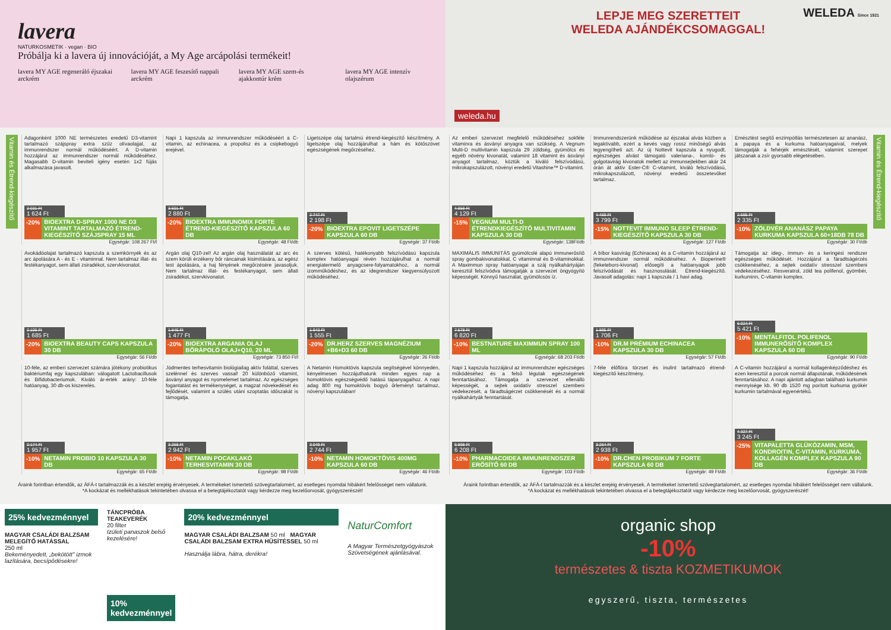lavera
NATURKOSMETIK · vegan · BIO
Próbálja ki a lavera új innovációját, a My Age arcápolási termékeit!
lavera MY AGE regeneráló éjszakai arckrém
lavera MY AGE feszesítő nappali arckrém
lavera MY AGE szem-és ajakkontúr krém
lavera MY AGE intenzív olajszérum
LEPJE MEG SZERETTEIT
WELEDA AJÁNDÉKCSOMAGGAL!
WELEDA Since 1921
weleda.hu
Vitamin és Étrend-kiegészítő
Adagonként 1000 NE természetes eredetű D3-vitamint tartalmazó szájspray extra szűz olívaolajjal, az immunrendszer normál működéséért. A D-vitamin hozzájárul az immunrendszer normál működéséhez. Magasabb D-vitamin beviteli igény esetén 1x2 fújás alkalmazása javasolt.
2 031 Ft
1 624 Ft
-20% BIOEXTRA D-SPRAY 1000 NE D3 VITAMINT TARTALMAZÓ ÉTREND-KIEGÉSZÍTŐ SZÁJSPRAY 15 ML
Egységár: 108 267 Ft/l
Napi 1 kapszula az immunrendszer működéséért a C-vitamin, az echinacea, a propolisz és a csipkebogyó erejével.
3 601 Ft
2 880 Ft
-20% BIOEXTRA IMMUNOMIX FORTE ÉTREND-KIEGÉSZÍTŐ KAPSZULA 60 DB
Egységár: 48 Ft/db
Ligetszépe olaj tartalmú étrend-kiegészítő készítmény. A ligetszépe olaj hozzájárulhat a hám és kötőszövet egészségének megőrzéséhez.
2 747 Ft
2 198 Ft
-20% BIOEXTRA EPOVIT LIGETSZÉPE KAPSZULA 60 DB
Egységár: 37 Ft/db
Avokádóolajat tartalmazó kapszula a szemkörnyék és az arc ápolására A - és E - vitaminnal. Nem tartalmaz illat- és festékanyagot, sem állati zsiradékot, szervkivonatot.
2 106 Ft
1 685 Ft
-20% BIOEXTRA BEAUTY CAPS KAPSZULA 30 DB
Egységár: 56 Ft/db
Argán olaj Q10-zel! Az argán olaj használatát az arc és szem körüli érzékeny bőr ráncainak kisimítására, az egész test ápolására, a haj fényének megőrzésére javasoljuk. Nem tartalmaz illat- és festékanyagot, sem állati zsiradékot, szervkivonatot.
1 846 Ft
1 477 Ft
-20% BIOEXTRA ARGANIA OLAJ BŐRÁPOLÓ OLAJ+Q10, 20 ML
Egységár: 73 850 Ft/l
A szerves kötésű, hatékonyabb felszívódású kapszula komplex hatóanyagai révén hozzájárulhat a normál energiatermelő anyagcsere-folyamatokhoz, a normál izomműködéshez, és az idegrendszer kiegyensúlyozott működéséhez.
1 943 Ft
1 555 Ft
-20% DR.HERZ SZERVES MAGNÉZIUM +B6+D3 60 DB
Egységár: 26 Ft/db
10-féle, az emberi szervezet számára jótékony probiotikus baktériumfaj egy kapszulában: válogatott Lactobacillusok és Bifidobacteriumok. Kiváló ár-érték arány: 10-féle hatóanyag, 30 db-os kiszerelés.
2 174 Ft
1 957 Ft
-10% NETAMIN PROBIO 10 KAPSZULA 30 DB
Egységár: 65 Ft/db
Jódmentes terhesvitamin biológiailag aktív foláttal, szerves szelénnel és szerves vassal! 20 különböző vitamint, ásványi anyagot és nyomelemet tartalmaz. Az egészséges fogantatást és termékenységet, a magzat növekedését és fejlődését, valamint a szülés utáni szoptatás időszakát is támogatja.
3 268 Ft
2 942 Ft
-10% NETAMIN POCAKLAKÓ TERHESVITAMIN 30 DB
Egységár: 98 Ft/db
A Netamin Homoktövis kapszula segítségével könnyedén, kényelmesen hozzájuthatunk minden egyes nap a homoktövis egészségvédő hatású tápanyagaihoz. A napi adag 800 mg homoktövis bogyó őrleményt tartalmaz, növényi kapszulában!
3 049 Ft
2 744 Ft
-10% NETAMIN HOMOKTÖVIS 400MG KAPSZULA 60 DB
Egységár: 46 Ft/db
Az emberi szervezet megfelelő működéséhez sokféle vitaminra és ásványi anyagra van szükség. A Vegnum Multi-D multivitamin kapszula 29 zöldség, gyümölcs és egyéb növény kivonatát, valamint 18 vitamint és ásványi anyagot tartalmaz, köztük a kiváló felszívódású, mikrokapszulázott, növényi eredetű Vitashine™ D-vitamint.
4 858 Ft
4 129 Ft
-15% VEGNUM MULTI-D ÉTRENDKIEGÉSZÍTŐ MULTIVITAMIN KAPSZULA 30 DB
Egységár: 138Ft/db
Immunrendszerünk működése az éjszakai alvás közben a legaktívabb, ezért a kevés vagy rossz minőségű alvás legyengítheti azt. Az új Nottevit kapszula a nyugodt, egészséges alvást támogató valeriana-, komló- és golgotavirág kivonatok mellett az immunsejtekben akár 24 órán át aktív Ester-C® C-vitamint, kiváló felszívódású, mikrokapszulázott, növényi eredetű összetevőket tartalmaz.
4 469 Ft
3 799 Ft
-15% NOTTEVIT IMMUNO SLEEP ÉTREND-KIEGÉSZÍTŐ KAPSZULA 30 DB
Egységár: 127 Ft/db
Emésztést segítő enzimpótlás természetesen az ananász, a papaya és a kurkuma hatóanyagaival, melyek támogatják a fehérjék emésztését, valamint szerepet játszanak a zsír gyorsabb elégetésében.
2 595 Ft
2 335 Ft
-10% ZÖLDVÉR ANANÁSZ PAPAYA KURKUMA KAPSZULA 60+18DB 78 DB
Egységár: 30 Ft/db
MAXIMÁLIS IMMUNITÁS gyümölcslé alapú immunerősítő spray gombakivonatokkal, C vitaminnal és B-vitaminokkal. A Maximmun spray hatóanyagai a száj nyálkahártyáján keresztül felszívódva támogatják a szervezet öngyógyító képességét. Könnyű használat, gyümölcsös íz.
7 578 Ft
6 820 Ft
-10% BESTNATURE MAXIMMUN SPRAY 100 ML
Egységár: 68 203 Ft/db
A bíbor kasvirág (Echinacea) és a C-vitamin hozzájárul az immunrendszer normál működéséhez. A Bioperine® (feketebors-kivonat) elősegíti a hatóanyagok jobb felszívódását és hasznosulását. Étrend-kiegészítő. Javasolt adagolás: napi 1 kapszula / 1 havi adag.
1 895 Ft
1 706 Ft
-10% DR.M PRÉMIUM ECHINACEA KAPSZULA 30 DB
Egységár: 57 Ft/db
Támogatja az ideg-, immun- és a keringési rendszer egészséges működését. Hozzájárul a fáradtságérzés csökkenéséhez, a sejtek oxidatív stresszel szembeni védekezéséhez. Resveratrol, zöld tea polifenol, gyömbér, kurkuminn, C-vitamin komplex.
6 024 Ft
5 421 Ft
-10% MENTALFITOL POLIFENOL IMMUNERŐSÍTŐ KOMPLEX KAPSZULA 60 DB
Egységár: 90 Ft/db
Napi 1 kapszula hozzájárul az immunrendszer egészséges működéséhez és a felső légutak egészségének fenntartásához. Támogatja a szervezet ellenálló képességét, a sejtek oxidatív stresszel szembeni védekezését, a fáradtságérzet csökkenését és a normál nyálkahártyák fenntartását.
6 898 Ft
6 208 Ft
-10% PHARMACOIDEA IMMUNRENDSZER ERŐSÍTŐ 60 DB
Egységár: 103 Ft/db
7-féle élőflóra törzset és inulint tartalmazó étrend-kiegészítő készítmény.
3 264 Ft
2 938 Ft
-10% DR.CHEN PROBIKUM 7 FORTE KAPSZULA 60 DB
Egységár: 49 Ft/db
A C-vitamin hozzájárul a normál kollagénképződéshez és ezen keresztül a porcok normál állapotának, működésének fenntartásához. A napi ajánlott adagban található kurkumin mennyisége kb. 90 db 1520 mg porított kurkuma gyökér kurkumin tartalmával egyenértékű.
4 327 Ft
3 245 Ft
-25% VITAPALETTA GLÜKÓZAMIN, MSM, KONDROITIN, C-VITAMIN, KURKUMA, KOLLAGÉN KOMPLEX KAPSZULA 90 DB
Egységár: 36 Ft/db
Vitamin és Étrend-kiegészítő
Áraink forintban értendők, az ÁFÁ-t tartalmazzák és a készlet erejéig érvényesek. A termékeket ismertető szövegtartalomért, az esetleges nyomdai hibákért felelősséget nem vállalunk. *A kockázat és mellékhatások tekintetében olvassa el a betegtájékoztatót vagy kérdezze meg kezelőorvosát, gyógyszerészét!
Áraink forintban értendők, az ÁFÁ-t tartalmazzák és a készlet erejéig érvényesek. A termékeket ismertető szövegtartalomért, az esetleges nyomdai hibákért felelősséget nem vállalunk. *A kockázat és mellékhatások tekintetében olvassa el a betegtájékoztatót vagy kérdezze meg kezelőorvosát, gyógyszerészét!
25% kedvezménnyel
MAGYAR CSALÁDI BALZSAM MELEGÍTŐ HATÁSSAL
250 ml
Bekeményedett, „bekötött" izmok lazítására, becsípődésekre!
TÁNCPRÓBA TEAKEVERÉK
20 filter
Izületi panaszok belső kezelésére!
10% kedvezménnyel
20% kedvezménnyel
MAGYAR CSALÁDI BALZSAM 50 ml MAGYAR CSALÁDI BALZSAM EXTRA HŰSÍTÉSSEL 50 ml
Használja lábra, hátra, derékra!
NaturComfort
A Magyar Természetgyógyászok Szövetségének ajánlásával.
organic shop
-10%
természetes & tiszta KOZMETIKUMOK
egyszerű, tiszta, természetes